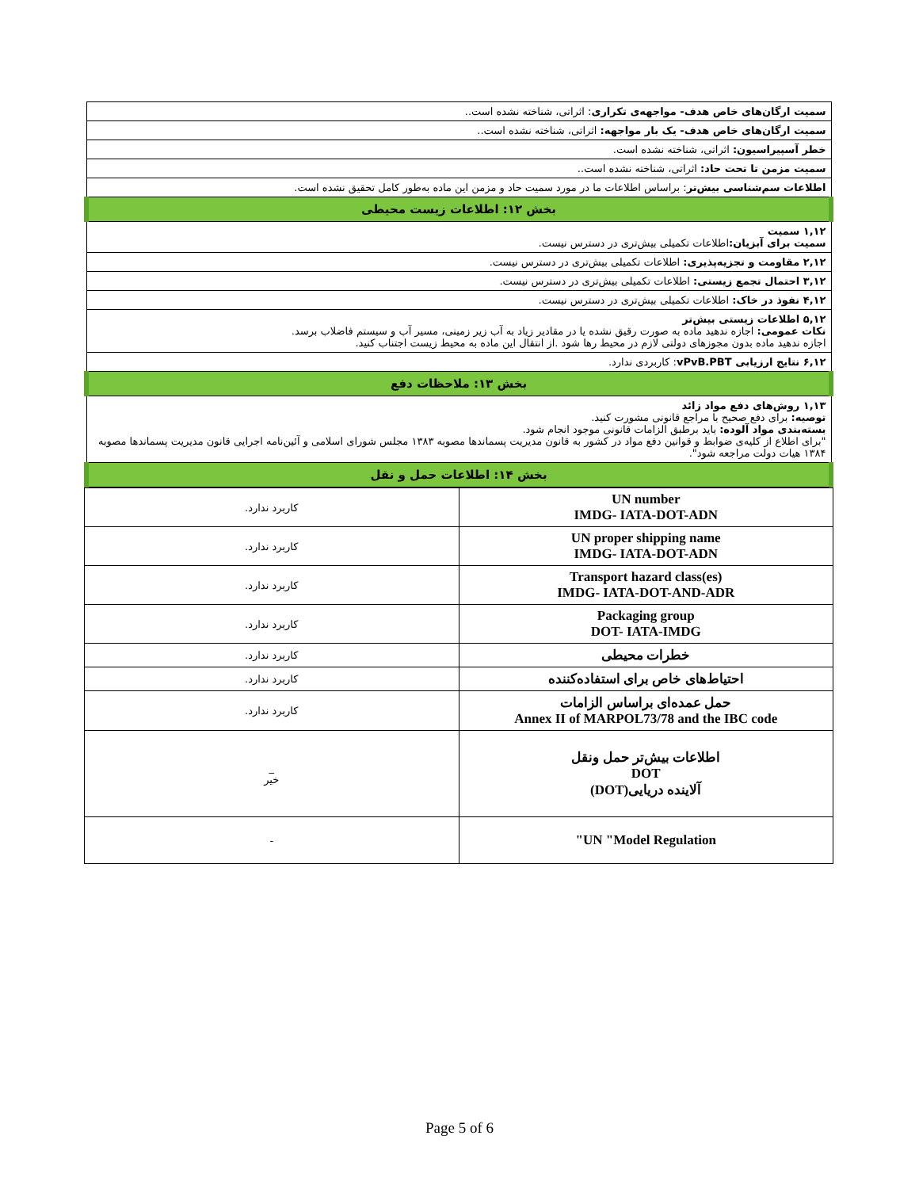| سمیت ارگان‌های خاص هدف- مواجهه‌ی تکراری : اثراتی، شناخته نشده است.. |
| سمیت ارگان‌های خاص هدف- یک بار مواجهه: اثراتی، شناخته نشده است.. |
| خطر آسپیراسیون: اثراتی، شناخته نشده است. |
| سمیت مزمن تا تحت حاد: اثراتی، شناخته نشده است.. |
| اطلاعات سم‌شناسی بیش‌تر : براساس اطلاعات ما در مورد سمیت حاد و مزمن این ماده به‌طور کامل تحقیق نشده است. |
| بخش ۱۲: اطلاعات زیست محیطی |
| ۱,۱۲ سمیت سمیت برای آبزیان: اطلاعات تکمیلی بیش‌تری در دسترس نیست. |
| ۲,۱۲ مقاومت و تجزیه‌پذیری: اطلاعات تکمیلی بیش‌تری در دسترس نیست. |
| ۳,۱۲ احتمال تجمع زیستی: اطلاعات تکمیلی بیش‌تری در دسترس نیست. |
| ۴,۱۲ نفوذ در خاک: اطلاعات تکمیلی بیش‌تری در دسترس نیست. |
| ۵,۱۲ اطلاعات زیستی بیش‌تر نکات عمومی: اجازه ندهید ماده به صورت رقیق نشده یا در مقادیر زیاد به آب زیر زمینی، مسیر آب و سیستم فاضلاب برسد. اجازه ندهید ماده بدون مجوزهای دولتی لازم در محیط رها شود .از انتقال این ماده به محیط زیست اجتناب کنید. |
| ۶,۱۲ نتایج ارزیابی vPvB.PBT : کاربردی ندارد. |
| بخش ۱۳: ملاحظات دفع |
| ۱,۱۳ روش‌های دفع مواد زائد توصیه: برای دفع صحیح با مراجع قانونی مشورت کنید. بسته‌بندی مواد آلوده: باید برطبق الزامات قانونی موجود انجام شود. "برای اطلاع از کلیه‌ی ضوابط و قوانین دفع مواد در کشور به قانون مدیریت پسماندها مصوبه ۱۳۸۳ مجلس شورای اسلامی و آئین‌نامه اجرایی قانون مدیریت پسماندها مصوبه ۱۳۸۴ هیات دولت مراجعه شود". |
| بخش ۱۴: اطلاعات حمل و نقل |
| UN number IMDG- IATA-DOT-ADN | کاربرد ندارد. |
| UN proper shipping name IMDG- IATA-DOT-ADN | کاربرد ندارد. |
| Transport hazard class(es) IMDG- IATA-DOT-AND-ADR | کاربرد ندارد. |
| Packaging group DOT- IATA-IMDG | کاربرد ندارد. |
| خطرات محیطی | کاربرد ندارد. |
| احتیاط‌های خاص برای استفاده‌کننده | کاربرد ندارد. |
| حمل عمده‌ای براساس الزامات Annex II of MARPOL73/78 and the IBC code | کاربرد ندارد. |
| اطلاعات بیش‌تر حمل ونقل DOT آلاینده دریایی(DOT) | _ خیر |
| UN "Model Regulation" | - |
Page 5 of 6